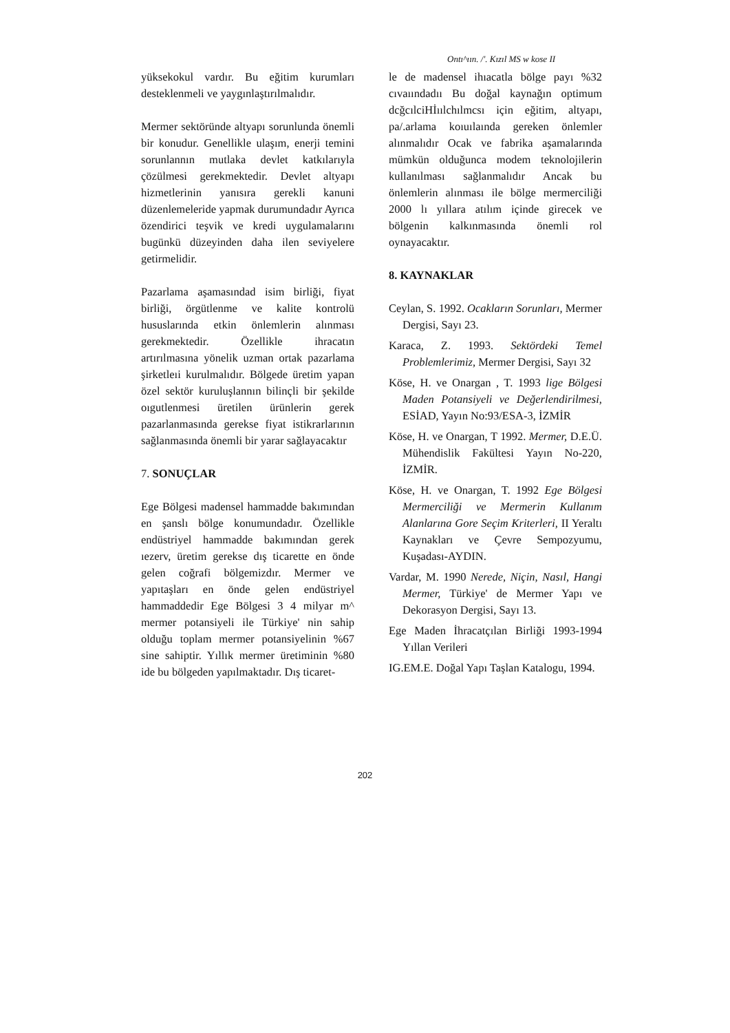Ontı^ıın. /'. Kızıl MS w kose II
yüksekokul vardır. Bu eğitim kurumları desteklenmeli ve yaygınlaştırılmalıdır.
Mermer sektöründe altyapı sorunlunda önemli bir konudur. Genellikle ulaşım, enerji temini sorunlannın mutlaka devlet katkılarıyla çözülmesi gerekmektedir. Devlet altyapı hizmetlerinin yanısıra gerekli kanuni düzenlemeleride yapmak durumundadır Ayrıca özendirici teşvik ve kredi uygulamalarını bugünkü düzeyinden daha ilen seviyelere getirmelidir.
Pazarlama aşamasındad isim birliği, fiyat birliği, örgütlenme ve kalite kontrolü hususlarında etkin önlemlerin alınması gerekmektedir. Özellikle ihracatın artırılmasına yönelik uzman ortak pazarlama şirketleıi kurulmalıdır. Bölgede üretim yapan özel sektör kuruluşlannın bilinçli bir şekilde oıgutlenmesi üretilen ürünlerin gerek pazarlanmasında gerekse fiyat istikrarlarının sağlanmasında önemli bir yarar sağlayacaktır
7. SONUÇLAR
Ege Bölgesi madensel hammadde bakımından en şanslı bölge konumundadır. Özellikle endüstriyel hammadde bakımından gerek ıezerv, üretim gerekse dış ticarette en önde gelen coğrafi bölgemizdır. Mermer ve yapıtaşları en önde gelen endüstriyel hammaddedir Ege Bölgesi 3 4 milyar m^ mermer potansiyeli ile Türkiye' nin sahip olduğu toplam mermer potansiyelinin %67 sine sahiptir. Yıllık mermer üretiminin %80 ide bu bölgeden yapılmaktadır. Dış ticaret-
le de madensel ihıacatla bölge payı %32 cıvaıındadıı Bu doğal kaynağın optimum dcğcılciHİıılchılmcsı için eğitim, altyapı, pa/.arlama koıuılaında gereken önlemler alınmalıdır Ocak ve fabrika aşamalarında mümkün olduğunca modem teknolojilerin kullanılması sağlanmalıdır Ancak bu önlemlerin alınması ile bölge mermerciliği 2000 lı yıllara atılım içinde girecek ve bölgenin kalkınmasında önemli rol oynayacaktır.
8. KAYNAKLAR
Ceylan, S. 1992. Ocakların Sorunları, Mermer Dergisi, Sayı 23.
Karaca, Z. 1993. Sektördeki Temel Problemlerimiz, Mermer Dergisi, Sayı 32
Köse, H. ve Onargan , T. 1993 lige Bölgesi Maden Potansiyeli ve Değerlendirilmesi, ESİAD, Yayın No:93/ESA-3, İZMİR
Köse, H. ve Onargan, T 1992. Mermer, D.E.Ü. Mühendislik Fakültesi Yayın No-220, İZMİR.
Köse, H. ve Onargan, T. 1992 Ege Bölgesi Mermerciliği ve Mermerin Kullanım Alanlarına Gore Seçim Kriterleri, II Yeraltı Kaynakları ve Çevre Sempozyumu, Kuşadası-AYDIN.
Vardar, M. 1990 Nerede, Niçin, Nasıl, Hangi Mermer, Türkiye' de Mermer Yapı ve Dekorasyon Dergisi, Sayı 13.
Ege Maden İhracatçılan Birliği 1993-1994 Yıllan Verileri
IG.EM.E. Doğal Yapı Taşlan Katalogu, 1994.
202